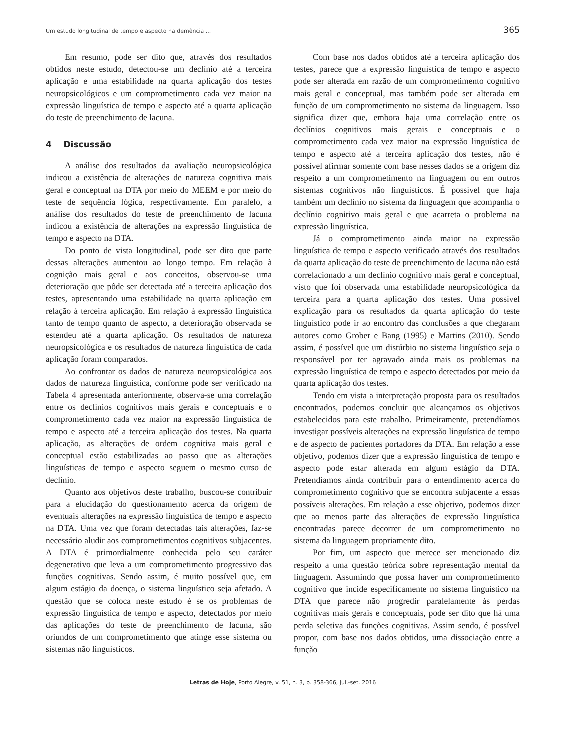Um estudo longitudinal de tempo e aspecto na demência ... 365
Em resumo, pode ser dito que, através dos resultados obtidos neste estudo, detectou-se um declínio até a terceira aplicação e uma estabilidade na quarta aplicação dos testes neuropsicológicos e um comprometimento cada vez maior na expressão linguística de tempo e aspecto até a quarta aplicação do teste de preenchimento de lacuna.
4 Discussão
A análise dos resultados da avaliação neuropsicológica indicou a existência de alterações de natureza cognitiva mais geral e conceptual na DTA por meio do MEEM e por meio do teste de sequência lógica, respectivamente. Em paralelo, a análise dos resultados do teste de preenchimento de lacuna indicou a existência de alterações na expressão linguística de tempo e aspecto na DTA.
Do ponto de vista longitudinal, pode ser dito que parte dessas alterações aumentou ao longo tempo. Em relação à cognição mais geral e aos conceitos, observou-se uma deterioração que pôde ser detectada até a terceira aplicação dos testes, apresentando uma estabilidade na quarta aplicação em relação à terceira aplicação. Em relação à expressão linguística tanto de tempo quanto de aspecto, a deterioração observada se estendeu até a quarta aplicação. Os resultados de natureza neuropsicológica e os resultados de natureza linguística de cada aplicação foram comparados.
Ao confrontar os dados de natureza neuropsicológica aos dados de natureza linguística, conforme pode ser verificado na Tabela 4 apresentada anteriormente, observa-se uma correlação entre os declínios cognitivos mais gerais e conceptuais e o comprometimento cada vez maior na expressão linguística de tempo e aspecto até a terceira aplicação dos testes. Na quarta aplicação, as alterações de ordem cognitiva mais geral e conceptual estão estabilizadas ao passo que as alterações linguísticas de tempo e aspecto seguem o mesmo curso de declínio.
Quanto aos objetivos deste trabalho, buscou-se contribuir para a elucidação do questionamento acerca da origem de eventuais alterações na expressão linguística de tempo e aspecto na DTA. Uma vez que foram detectadas tais alterações, faz-se necessário aludir aos comprometimentos cognitivos subjacentes. A DTA é primordialmente conhecida pelo seu caráter degenerativo que leva a um comprometimento progressivo das funções cognitivas. Sendo assim, é muito possível que, em algum estágio da doença, o sistema linguístico seja afetado. A questão que se coloca neste estudo é se os problemas de expressão linguística de tempo e aspecto, detectados por meio das aplicações do teste de preenchimento de lacuna, são oriundos de um comprometimento que atinge esse sistema ou sistemas não linguísticos.
Com base nos dados obtidos até a terceira aplicação dos testes, parece que a expressão linguística de tempo e aspecto pode ser alterada em razão de um comprometimento cognitivo mais geral e conceptual, mas também pode ser alterada em função de um comprometimento no sistema da linguagem. Isso significa dizer que, embora haja uma correlação entre os declínios cognitivos mais gerais e conceptuais e o comprometimento cada vez maior na expressão linguística de tempo e aspecto até a terceira aplicação dos testes, não é possível afirmar somente com base nesses dados se a origem diz respeito a um comprometimento na linguagem ou em outros sistemas cognitivos não linguísticos. É possível que haja também um declínio no sistema da linguagem que acompanha o declínio cognitivo mais geral e que acarreta o problema na expressão linguística.
Já o comprometimento ainda maior na expressão linguística de tempo e aspecto verificado através dos resultados da quarta aplicação do teste de preenchimento de lacuna não está correlacionado a um declínio cognitivo mais geral e conceptual, visto que foi observada uma estabilidade neuropsicológica da terceira para a quarta aplicação dos testes. Uma possível explicação para os resultados da quarta aplicação do teste linguístico pode ir ao encontro das conclusões a que chegaram autores como Grober e Bang (1995) e Martins (2010). Sendo assim, é possível que um distúrbio no sistema linguístico seja o responsável por ter agravado ainda mais os problemas na expressão linguística de tempo e aspecto detectados por meio da quarta aplicação dos testes.
Tendo em vista a interpretação proposta para os resultados encontrados, podemos concluir que alcançamos os objetivos estabelecidos para este trabalho. Primeiramente, pretendíamos investigar possíveis alterações na expressão linguística de tempo e de aspecto de pacientes portadores da DTA. Em relação a esse objetivo, podemos dizer que a expressão linguística de tempo e aspecto pode estar alterada em algum estágio da DTA. Pretendíamos ainda contribuir para o entendimento acerca do comprometimento cognitivo que se encontra subjacente a essas possíveis alterações. Em relação a esse objetivo, podemos dizer que ao menos parte das alterações de expressão linguística encontradas parece decorrer de um comprometimento no sistema da linguagem propriamente dito.
Por fim, um aspecto que merece ser mencionado diz respeito a uma questão teórica sobre representação mental da linguagem. Assumindo que possa haver um comprometimento cognitivo que incide especificamente no sistema linguístico na DTA que parece não progredir paralelamente às perdas cognitivas mais gerais e conceptuais, pode ser dito que há uma perda seletiva das funções cognitivas. Assim sendo, é possível propor, com base nos dados obtidos, uma dissociação entre a função
Letras de Hoje, Porto Alegre, v. 51, n. 3, p. 358-366, jul.-set. 2016